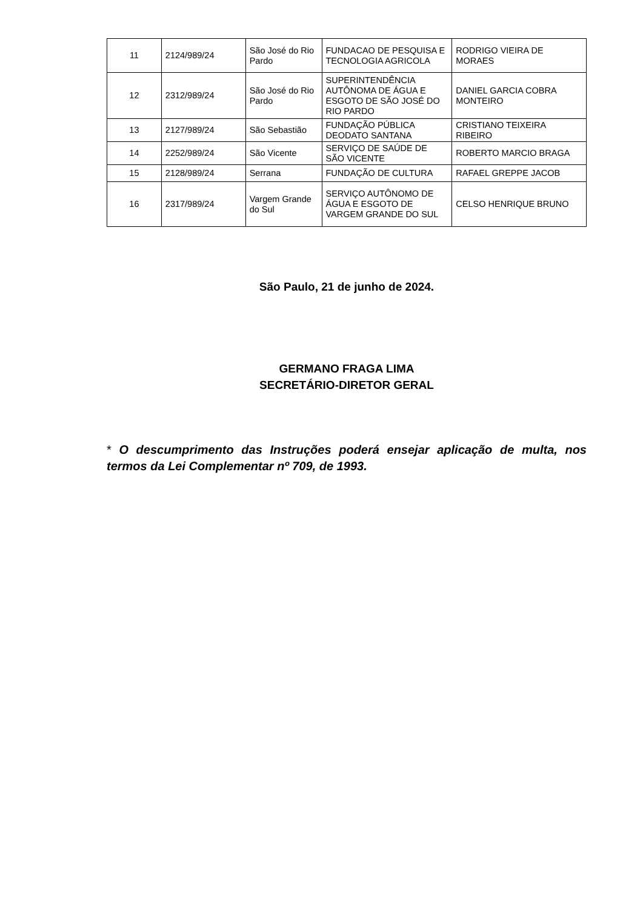| 11 | 2124/989/24 | São José do Rio Pardo | FUNDACAO DE PESQUISA E TECNOLOGIA AGRICOLA | RODRIGO VIEIRA DE MORAES |
| 12 | 2312/989/24 | São José do Rio Pardo | SUPERINTENDÊNCIA AUTÔNOMA DE ÁGUA E ESGOTO DE SÃO JOSÉ DO RIO PARDO | DANIEL GARCIA COBRA MONTEIRO |
| 13 | 2127/989/24 | São Sebastião | FUNDAÇÃO PÚBLICA DEODATO SANTANA | CRISTIANO TEIXEIRA RIBEIRO |
| 14 | 2252/989/24 | São Vicente | SERVIÇO DE SAÚDE DE SÃO VICENTE | ROBERTO MARCIO BRAGA |
| 15 | 2128/989/24 | Serrana | FUNDAÇÃO DE CULTURA | RAFAEL GREPPE JACOB |
| 16 | 2317/989/24 | Vargem Grande do Sul | SERVIÇO AUTÔNOMO DE ÁGUA E ESGOTO DE VARGEM GRANDE DO SUL | CELSO HENRIQUE BRUNO |
São Paulo, 21 de junho de 2024.
GERMANO FRAGA LIMA
SECRETÁRIO-DIRETOR GERAL
* O descumprimento das Instruções poderá ensejar aplicação de multa, nos termos da Lei Complementar nº 709, de 1993.